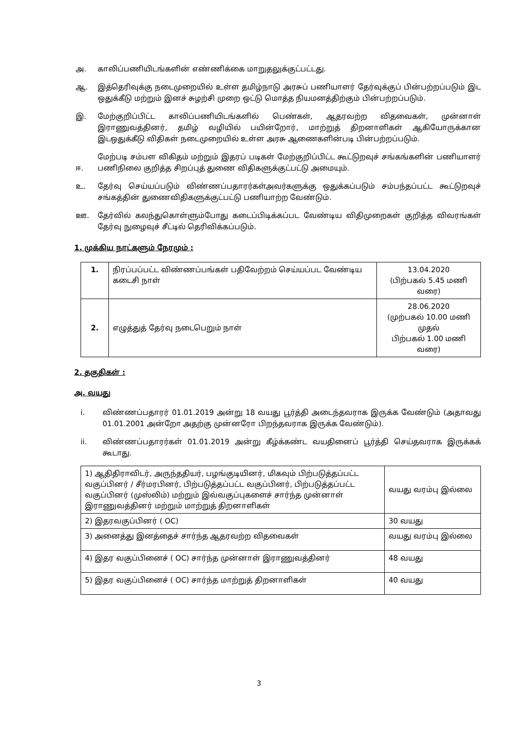அ. காலிப்பணியிடங்களின் எண்ணிக்கை மாறுதலுக்குட்பட்டது.
ஆ. இத்தெரிவுக்கு நடைமுறையில் உள்ள தமிழ்நாடு அரசுப் பணியாளர் தேர்வுக்குப் பின்பற்றப்படும் இட ஒதுக்கீடு மற்றும் இனச் சுழற்சி முறை ஒட்டு மொத்த நியமனத்திற்கும் பின்பற்றப்படும்.
இ. மேற்குறிப்பிட்ட காலிப்பணியிடங்களில் பெண்கள், ஆதரவற்ற விதவைகள், முன்னாள் இராணுவத்தினர், தமிழ் வழியில் பயின்றோர், மாற்றுத் திறனாளிகள் ஆகியோருக்கான இடஒதுக்கீடு விதிகள் நடைமுறையில் உள்ள அரசு ஆணைகளின்படி பின்பற்றப்படும்.
ஈ. மேற்படி சம்பள விகிதம் மற்றும் இதரப் படிகள் மேற்குறிப்பிட்ட கூட்டுறவுச் சங்கங்களின் பணியாளர் பணிநிலை குறித்த சிறப்புத் துணை விதிகளுக்குட்பட்டு அமையும்.
உ. தேர்வு செய்யப்படும் விண்ணப்பதாரர்கள்அவர்களுக்கு ஒதுக்கப்படும் சம்பந்தப்பட்ட கூட்டுறவுச் சங்கத்தின் துணைவிதிகளுக்குட்பட்டு பணியாற்ற வேண்டும்.
ஊ. தேர்வில் கலந்துகொள்ளும்போது கடைப்பிடிக்கப்பட வேண்டிய விதிமுறைகள் குறித்த விவரங்கள் தேர்வு நுழைவுச் சீட்டில் தெரிவிக்கப்படும்.
1. முக்கிய நாட்களும் நேரமும் :
| 1. | நிரப்பப்பட்ட விண்ணப்பங்கள் பதிவேற்றம் செய்யப்பட வேண்டிய கடைசி நாள் | 13.04.2020 (பிற்பகல் 5.45 மணி வரை) |
| 2. | எழுத்துத் தேர்வு நடைபெறும் நாள் | 28.06.2020 (முற்பகல் 10.00 மணி முதல் பிற்பகல் 1.00 மணி வரை) |
2. தகுதிகள் :
அ. வயது
i. விண்ணப்பதாரர் 01.01.2019 அன்று 18 வயது பூர்த்தி அடைந்தவராக இருக்க வேண்டும் (அதாவது 01.01.2001 அன்றோ அதற்கு முன்னரோ பிறந்தவராக இருக்க வேண்டும்).
ii. விண்ணப்பதாரர்கள் 01.01.2019 அன்று கீழ்க்கண்ட வயதினைப் பூர்த்தி செய்தவராக இருக்கக் கூடாது.
| 1) ஆதிதிராவிடர், அருந்ததியர், பழங்குடியினர், மிகவும் பிற்படுத்தப்பட்ட வகுப்பினர் / சீர்மரபினர், பிற்படுத்தப்பட்ட வகுப்பினர், பிற்படுத்தப்பட்ட வகுப்பினர் (முஸ்லிம்) மற்றும் இவ்வகுப்புகளைச் சார்ந்த முன்னாள் இராணுவத்தினர் மற்றும் மாற்றுத் திறனாளிகள் | வயது வரம்பு இல்லை |
| 2) இதரவகுப்பினர் ( OC) | 30 வயது |
| 3) அனைத்து இனத்தைச் சார்ந்த ஆதரவற்ற விதவைகள் | வயது வரம்பு இல்லை |
| 4) இதர வகுப்பினைச் ( OC) சார்ந்த முன்னாள் இராணுவத்தினர் | 48 வயது |
| 5) இதர வகுப்பினைச் ( OC) சார்ந்த மாற்றுத் திறனாளிகள் | 40 வயது |
3